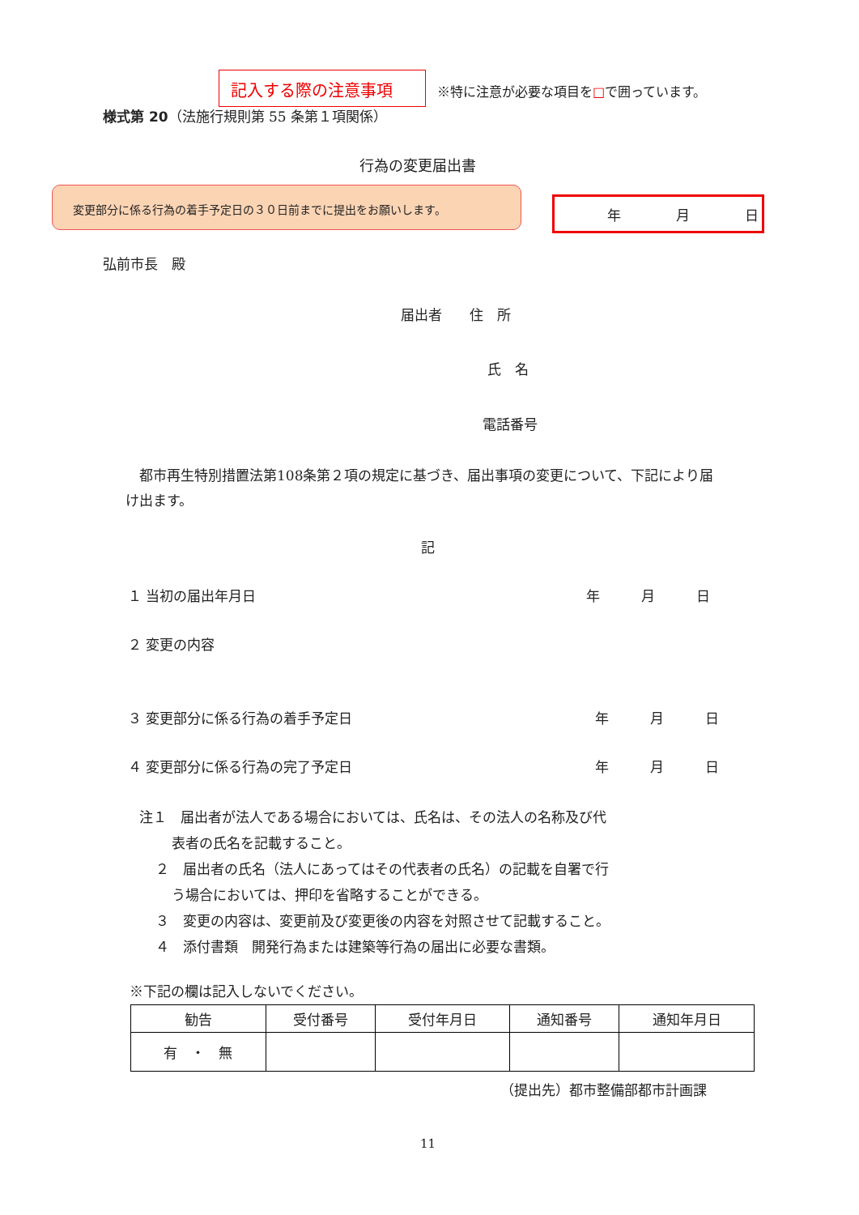記入する際の注意事項
※特に注意が必要な項目を□で囲っています。
様式第 20（法施行規則第 55 条第１項関係）
行為の変更届出書
変更部分に係る行為の着手予定日の３０日前までに提出をお願いします。
年　　　　月　　　　日
弘前市長　殿
届出者　　住　所
氏　名
電話番号
　都市再生特別措置法第108条第２項の規定に基づき、届出事項の変更について、下記により届け出ます。
記
１ 当初の届出年月日 年　　　月　　　日
２ 変更の内容
３ 変更部分に係る行為の着手予定日 年　　　月　　　日
４ 変更部分に係る行為の完了予定日 年　　　月　　　日
注１　届出者が法人である場合においては、氏名は、その法人の名称及び代
表者の氏名を記載すること。
２　届出者の氏名（法人にあってはその代表者の氏名）の記載を自署で行
う場合においては、押印を省略することができる。
３　変更の内容は、変更前及び変更後の内容を対照させて記載すること。
４　添付書類　開発行為または建築等行為の届出に必要な書類。
※下記の欄は記入しないでください。
| 勧告 | 受付番号 | 受付年月日 | 通知番号 | 通知年月日 |
| --- | --- | --- | --- | --- |
| 有 ・ 無 | | | | |
（提出先）都市整備部都市計画課
11